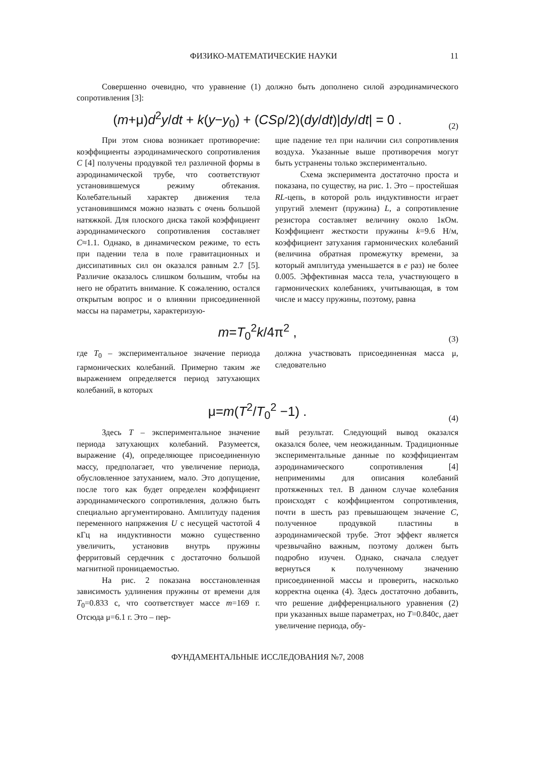ФИЗИКО-МАТЕМАТИЧЕСКИЕ НАУКИ 11
Совершенно очевидно, что уравнение (1) должно быть дополнено силой аэродинамического сопротивления [3]:
(m+μ)d<sup>2</sup>y/dt + k(y−y<sub>0</sub>) + (CSρ/2)(dy/dt)|dy/dt| = 0 .
(2)
При этом снова возникает противоречие: коэффициенты аэродинамического сопротивления C [4] получены продувкой тел различной формы в аэродинамической трубе, что соответствуют установившемуся режиму обтекания. Колебательный характер движения тела установившимся можно назвать с очень большой натяжкой. Для плоского диска такой коэффициент аэродинамического сопротивления составляет C≈1.1. Однако, в динамическом режиме, то есть при падении тела в поле гравитационных и диссипативных сил он оказался равным 2.7 [5]. Различие оказалось слишком большим, чтобы на него не обратить внимание. К сожалению, остался открытым вопрос и о влиянии присоединенной массы на параметры, характеризую-
щие падение тел при наличии сил сопротивления воздуха. Указанные выше противоречия могут быть устранены только экспериментально.
Схема эксперимента достаточно проста и показана, по существу, на рис. 1. Это – простейшая RL-цепь, в которой роль индуктивности играет упругий элемент (пружина) L, а сопротивление резистора составляет величину около 1кОм. Коэффициент жесткости пружины k=9.6 Н/м, коэффициент затухания гармонических колебаний (величина обратная промежутку времени, за который амплитуда уменьшается в e раз) не более 0.005. Эффективная масса тела, участвующего в гармонических колебаниях, учитывающая, в том числе и массу пружины, поэтому, равна
m=T<sub>0</sub><sup>2</sup>k/4π<sup>2</sup> ,
(3)
где T<sub>0</sub> – экспериментальное значение периода гармонических колебаний. Примерно таким же выражением определяется период затухающих колебаний, в которых
должна участвовать присоединенная масса μ, следовательно
μ=m(T<sup>2</sup>/T<sub>0</sub><sup>2</sup> −1) .
(4)
Здесь T – экспериментальное значение периода затухающих колебаний. Разумеется, выражение (4), определяющее присоединенную массу, предполагает, что увеличение периода, обусловленное затуханием, мало. Это допущение, после того как будет определен коэффициент аэродинамического сопротивления, должно быть специально аргументировано. Амплитуду падения переменного напряжения U с несущей частотой 4 кГц на индуктивности можно существенно увеличить, установив внутрь пружины ферритовый сердечник с достаточно большой магнитной проницаемостью.
На рис. 2 показана восстановленная зависимость удлинения пружины от времени для T<sub>0</sub>=0.833 с, что соответствует массе m=169 г. Отсюда μ=6.1 г. Это – пер-
вый результат. Следующий вывод оказался оказался более, чем неожиданным. Традиционные экспериментальные данные по коэффициентам аэродинамического сопротивления [4] неприменимы для описания колебаний протяженных тел. В данном случае колебания происходят с коэффициентом сопротивления, почти в шесть раз превышающем значение C, полученное продувкой пластины в аэродинамической трубе. Этот эффект является чрезвычайно важным, поэтому должен быть подробно изучен. Однако, сначала следует вернуться к полученному значению присоединенной массы и проверить, насколько корректна оценка (4). Здесь достаточно добавить, что решение дифференциального уравнения (2) при указанных выше параметрах, но T=0.840с, дает увеличение периода, обу-
ФУНДАМЕНТАЛЬНЫЕ ИССЛЕДОВАНИЯ №7, 2008